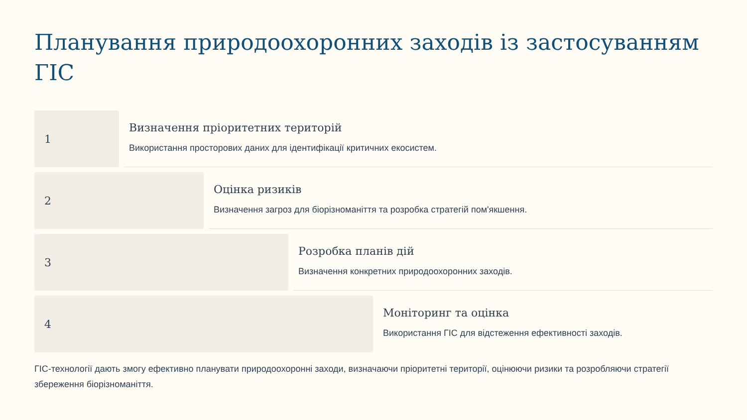Планування природоохоронних заходів із застосуванням ГІС
1
Визначення пріоритетних територій
Використання просторових даних для ідентифікації критичних екосистем.
2
Оцінка ризиків
Визначення загроз для біорізноманіття та розробка стратегій пом'якшення.
3
Розробка планів дій
Визначення конкретних природоохоронних заходів.
4
Моніторинг та оцінка
Використання ГІС для відстеження ефективності заходів.
ГІС-технології дають змогу ефективно планувати природоохоронні заходи, визначаючи пріоритетні території, оцінюючи ризики та розробляючи стратегії збереження біорізноманіття.